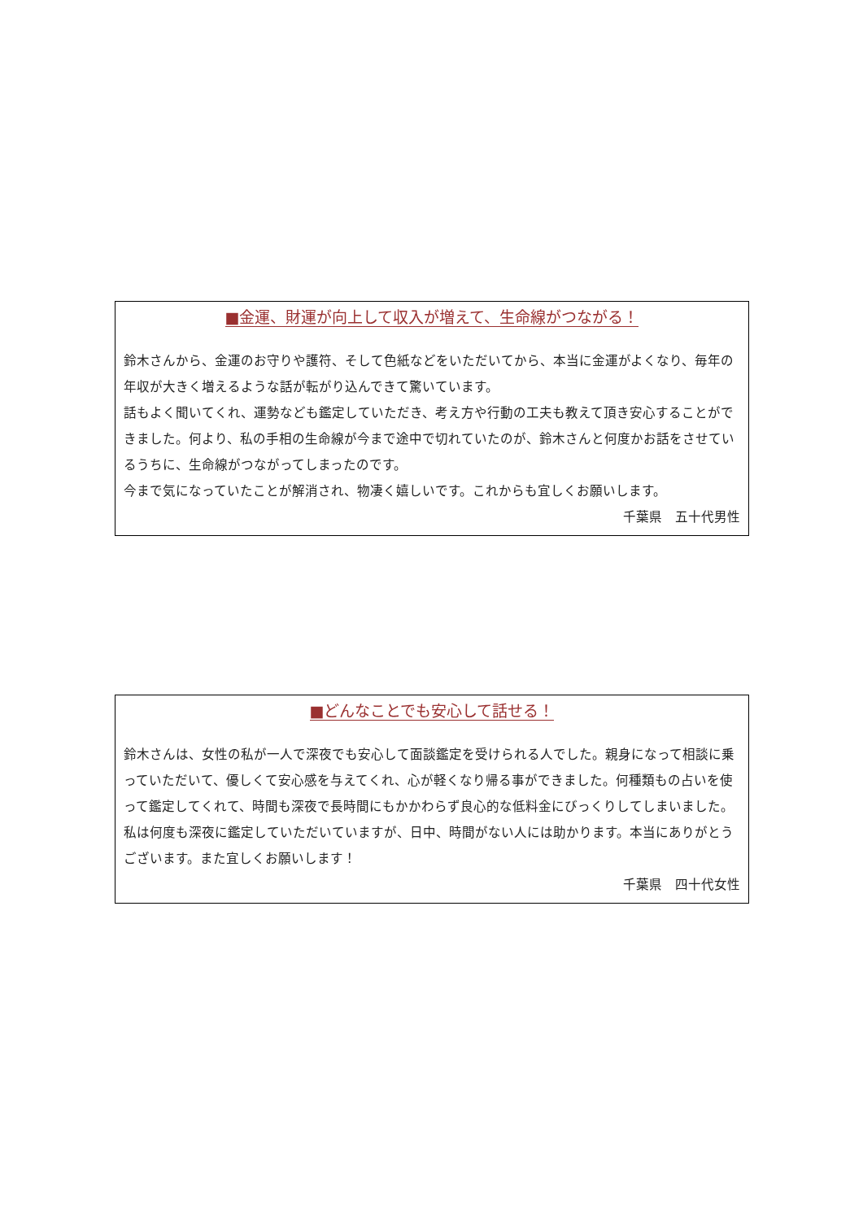■金運、財運が向上して収入が増えて、生命線がつながる！
鈴木さんから、金運のお守りや護符、そして色紙などをいただいてから、本当に金運がよくなり、毎年の年収が大きく増えるような話が転がり込んできて驚いています。
話もよく聞いてくれ、運勢なども鑑定していただき、考え方や行動の工夫も教えて頂き安心することができました。何より、私の手相の生命線が今まで途中で切れていたのが、鈴木さんと何度かお話をさせているうちに、生命線がつながってしまったのです。
今まで気になっていたことが解消され、物凄く嬉しいです。これからも宜しくお願いします。
千葉県　五十代男性
■どんなことでも安心して話せる！
鈴木さんは、女性の私が一人で深夜でも安心して面談鑑定を受けられる人でした。親身になって相談に乗っていただいて、優しくて安心感を与えてくれ、心が軽くなり帰る事ができました。何種類もの占いを使って鑑定してくれて、時間も深夜で長時間にもかかわらず良心的な低料金にびっくりしてしまいました。私は何度も深夜に鑑定していただいていますが、日中、時間がない人には助かります。本当にありがとうございます。また宜しくお願いします！
千葉県　四十代女性